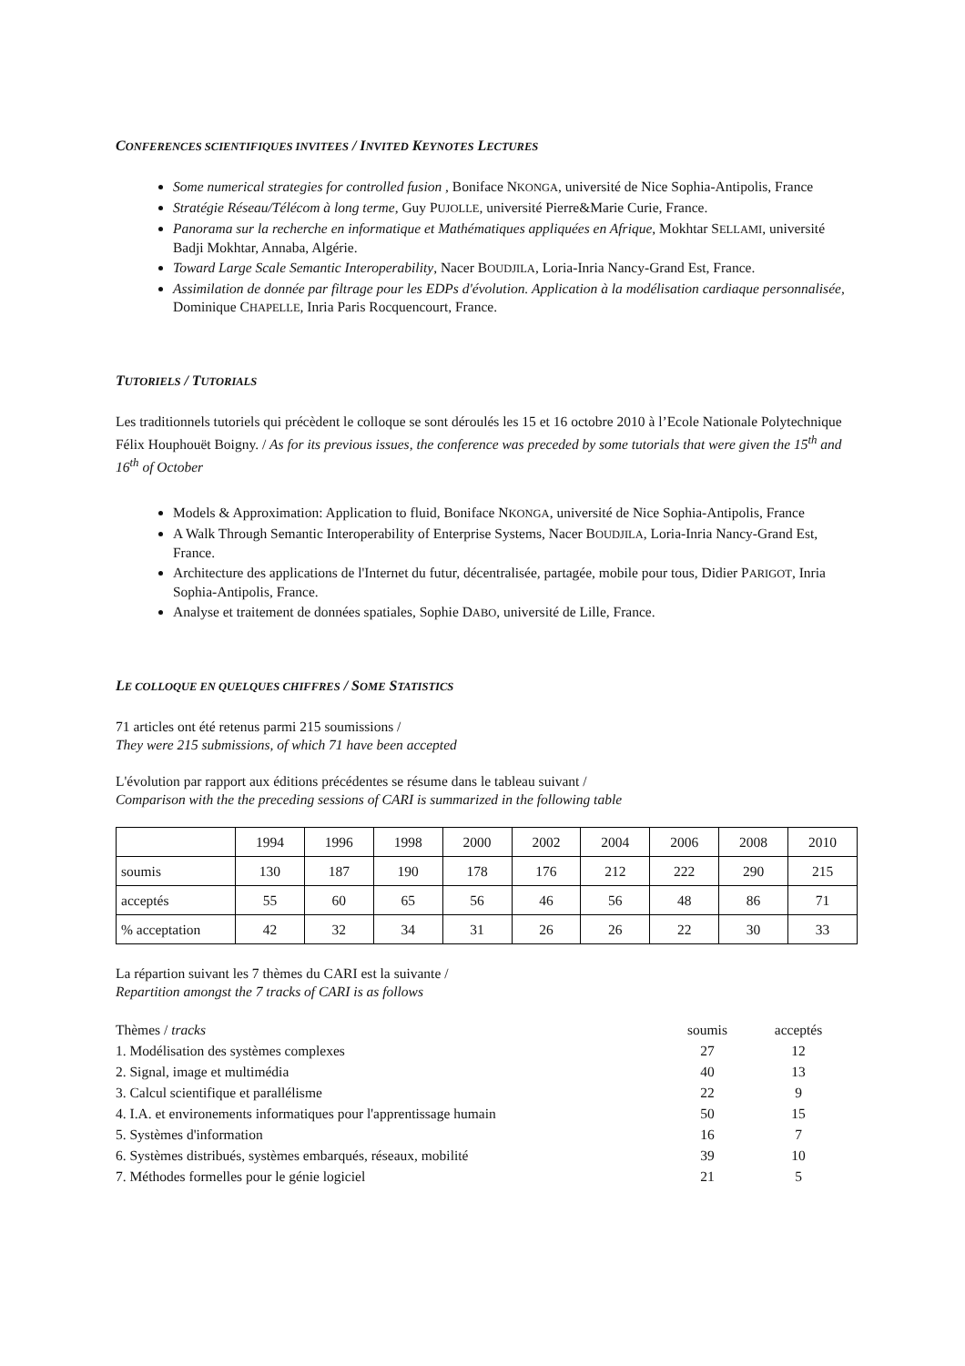CONFERENCES SCIENTIFIQUES INVITEES / INVITED KEYNOTES LECTURES
Some numerical strategies for controlled fusion , Boniface NKONGA, université de Nice Sophia-Antipolis, France
Stratégie Réseau/Télécom à long terme, Guy PUJOLLE, université Pierre&Marie Curie, France.
Panorama sur la recherche en informatique et Mathématiques appliquées en Afrique, Mokhtar SELLAMI, université Badji Mokhtar, Annaba, Algérie.
Toward Large Scale Semantic Interoperability, Nacer BOUDJILA, Loria-Inria Nancy-Grand Est, France.
Assimilation de donnée par filtrage pour les EDPs d'évolution. Application à la modélisation cardiaque personnalisée, Dominique CHAPELLE, Inria Paris Rocquencourt, France.
TUTORIELS / TUTORIALS
Les traditionnels tutoriels qui précèdent le colloque se sont déroulés les 15 et 16 octobre 2010 à l’Ecole Nationale Polytechnique Félix Houphouët Boigny. / As for its previous issues, the conference was preceded by some tutorials that were given the 15<sup>th</sup> and 16<sup>th</sup> of October
Models & Approximation: Application to fluid, Boniface NKONGA, université de Nice Sophia-Antipolis, France
A Walk Through Semantic Interoperability of Enterprise Systems, Nacer BOUDJILA, Loria-Inria Nancy-Grand Est, France.
Architecture des applications de l'Internet du futur, décentralisée, partagée, mobile pour tous, Didier PARIGOT, Inria Sophia-Antipolis, France.
Analyse et traitement de données spatiales, Sophie DABO, université de Lille, France.
LE COLLOQUE EN QUELQUES CHIFFRES / SOME STATISTICS
71 articles ont été retenus parmi 215 soumissions /
They were 215 submissions, of which 71 have been accepted
L'évolution par rapport aux éditions précédentes se résume dans le tableau suivant /
Comparison with the the preceding sessions of CARI is summarized in the following table
| | 1994 | 1996 | 1998 | 2000 | 2002 | 2004 | 2006 | 2008 | 2010 |
| soumis | 130 | 187 | 190 | 178 | 176 | 212 | 222 | 290 | 215 |
| acceptés | 55 | 60 | 65 | 56 | 46 | 56 | 48 | 86 | 71 |
| % acceptation | 42 | 32 | 34 | 31 | 26 | 26 | 22 | 30 | 33 |
La répartion suivant les 7 thèmes du CARI est la suivante /
Repartition amongst the 7 tracks of CARI is as follows
| Thèmes / tracks | soumis | acceptés |
| 1. Modélisation des systèmes complexes | 27 | 12 |
| 2. Signal, image et multimédia | 40 | 13 |
| 3. Calcul scientifique et parallélisme | 22 | 9 |
| 4. I.A. et environements informatiques pour l'apprentissage humain | 50 | 15 |
| 5. Systèmes d'information | 16 | 7 |
| 6. Systèmes distribués, systèmes embarqués, réseaux, mobilité | 39 | 10 |
| 7. Méthodes formelles pour le génie logiciel | 21 | 5 |